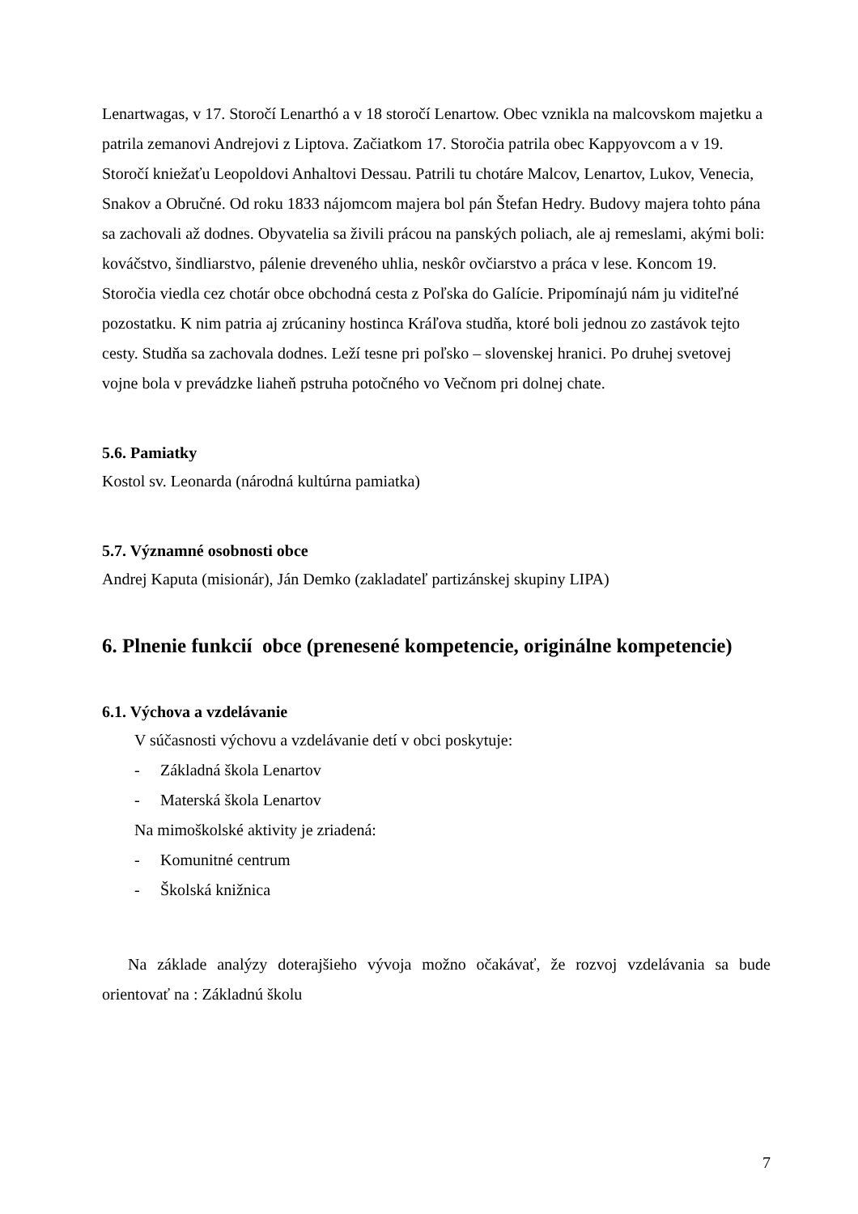Lenartwagas, v 17. Storočí Lenarthó a v 18 storočí Lenartow. Obec vznikla na malcovskom majetku a patrila zemanovi Andrejovi z Liptova. Začiatkom 17. Storočia patrila obec Kappyovcom a v 19. Storočí kniežaťu Leopoldovi Anhaltovi Dessau. Patrili tu chotáre Malcov, Lenartov, Lukov, Venecia, Snakov a Obručné. Od roku 1833 nájomcom majera bol pán Štefan Hedry. Budovy majera tohto pána sa zachovali až dodnes. Obyvatelia sa živili prácou na panských poliach, ale aj remeslami, akými boli: kováčstvo, šindliarstvo, pálenie dreveného uhlia, neskôr ovčiarstvo a práca v lese. Koncom 19. Storočia viedla cez chotár obce obchodná cesta z Poľska do Galície. Pripomínajú nám ju viditeľné pozostatku. K nim patria aj zrúcaniny hostinca Kráľova studňa, ktoré boli jednou zo zastávok tejto cesty. Studňa sa zachovala dodnes. Leží tesne pri poľsko – slovenskej hranici. Po druhej svetovej vojne bola v prevádzke liaheň pstruha potočného vo Večnom pri dolnej chate.
5.6. Pamiatky
Kostol sv. Leonarda (národná kultúrna pamiatka)
5.7. Významné osobnosti obce
Andrej Kaputa (misionár), Ján Demko (zakladateľ partizánskej skupiny LIPA)
6. Plnenie funkcií obce (prenesené kompetencie, originálne kompetencie)
6.1. Výchova a vzdelávanie
V súčasnosti výchovu a vzdelávanie detí v obci poskytuje:
- Základná škola Lenartov
- Materská škola Lenartov
Na mimoškolské aktivity je zriadená:
- Komunitné centrum
- Školská knižnica
Na základe analýzy doterajšieho vývoja možno očakávať, že rozvoj vzdelávania sa bude orientovať na : Základnú školu
7